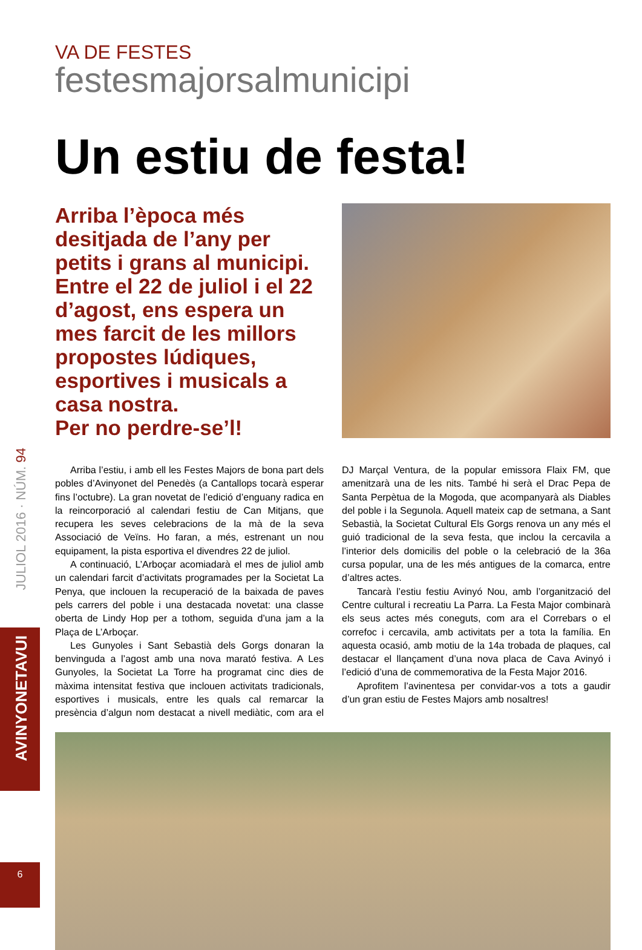JULIOL 2016 · NÚM. 94
AVINYONETAVUI
6
VA DE FESTES
festesmajorsalmunicipi
Un estiu de festa!
Arriba l’època més desitjada de l’any per petits i grans al municipi. Entre el 22 de juliol i el 22 d’agost, ens espera un mes farcit de les millors propostes lúdiques, esportives i musicals a casa nostra.
Per no perdre-se’l!
Arriba l’estiu, i amb ell les Festes Majors de bona part dels pobles d’Avinyonet del Penedès (a Cantallops tocarà esperar fins l’octubre). La gran novetat de l’edició d’enguany radica en la reincorporació al calendari festiu de Can Mitjans, que recupera les seves celebracions de la mà de la seva Associació de Veïns. Ho faran, a més, estrenant un nou equipament, la pista esportiva el divendres 22 de juliol.
A continuació, L’Arboçar acomiadarà el mes de juliol amb un calendari farcit d’activitats programades per la Societat La Penya, que inclouen la recuperació de la baixada de paves pels carrers del poble i una destacada novetat: una classe oberta de Lindy Hop per a tothom, seguida d’una jam a la Plaça de L’Arboçar.
Les Gunyoles i Sant Sebastià dels Gorgs donaran la benvinguda a l’agost amb una nova marató festiva. A Les Gunyoles, la Societat La Torre ha programat cinc dies de màxima intensitat festiva que inclouen activitats tradicionals, esportives i musicals, entre les quals cal remarcar la presència d’algun nom destacat a nivell mediàtic, com ara el DJ Marçal Ventura, de la popular emissora Flaix FM, que amenitzarà una de les nits. També hi serà el Drac Pepa de Santa Perpètua de la Mogoda, que acompanyarà als Diables del poble i la Segunola. Aquell mateix cap de setmana, a Sant Sebastià, la Societat Cultural Els Gorgs renova un any més el guió tradicional de la seva festa, que inclou la cercavila a l’interior dels domicilis del poble o la celebració de la 36a cursa popular, una de les més antigues de la comarca, entre d’altres actes.
Tancarà l’estiu festiu Avinyó Nou, amb l’organització del Centre cultural i recreatiu La Parra. La Festa Major combinarà els seus actes més coneguts, com ara el Correbars o el correfoc i cercavila, amb activitats per a tota la família. En aquesta ocasió, amb motiu de la 14a trobada de plaques, cal destacar el llançament d’una nova placa de Cava Avinyó i l’edició d’una de commemorativa de la Festa Major 2016.
Aprofitem l’avinentesa per convidar-vos a tots a gaudir d’un gran estiu de Festes Majors amb nosaltres!